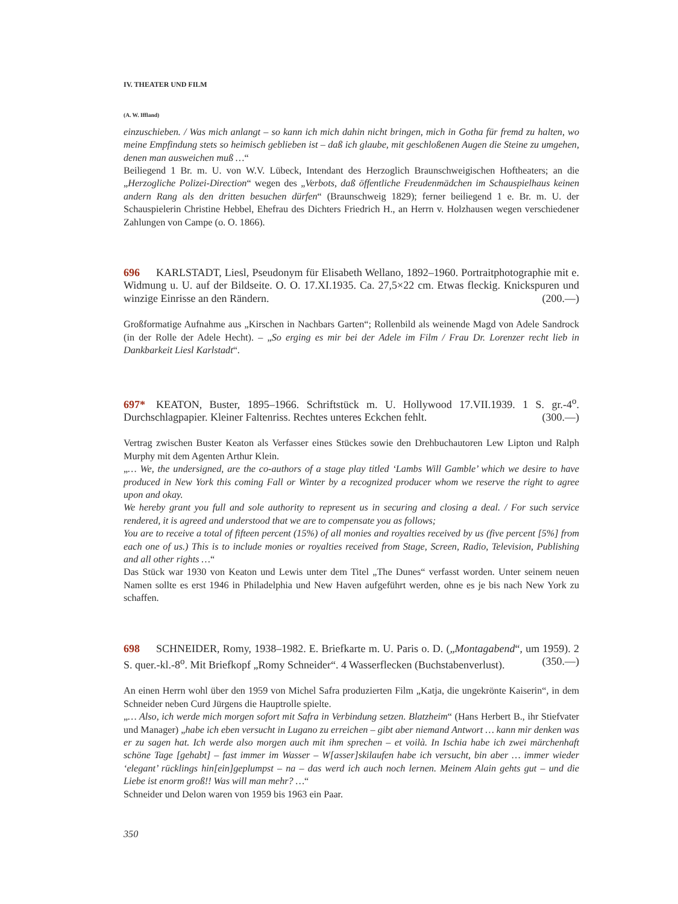IV. THEATER UND FILM
(A. W. Iffland)
einzuschieben. / Was mich anlangt – so kann ich mich dahin nicht bringen, mich in Gotha für fremd zu halten, wo meine Empfindung stets so heimisch geblieben ist – daß ich glaube, mit geschloßenen Augen die Steine zu umgehen, denen man ausweichen muß …“
Beiliegend 1 Br. m. U. von W.V. Lübeck, Intendant des Herzoglich Braunschweigischen Hoftheaters; an die „Herzogliche Polizei-Direction“ wegen des „Verbots, daß öffentliche Freudenmädchen im Schauspielhaus keinen andern Rang als den dritten besuchen dürfen“ (Braunschweig 1829); ferner beiliegend 1 e. Br. m. U. der Schauspielerin Christine Hebbel, Ehefrau des Dichters Friedrich H., an Herrn v. Holzhausen wegen verschiedener Zahlungen von Campe (o. O. 1866).
696 KARLSTADT, Liesl, Pseudonym für Elisabeth Wellano, 1892–1960. Portraitphotographie mit e. Widmung u. U. auf der Bildseite. O. O. 17.XI.1935. Ca. 27,5×22 cm. Etwas fleckig. Knickspuren und winzige Einrisse an den Rändern. (200.—)
Großformatige Aufnahme aus „Kirschen in Nachbars Garten“; Rollenbild als weinende Magd von Adele Sandrock (in der Rolle der Adele Hecht). – „So erging es mir bei der Adele im Film / Frau Dr. Lorenzer recht lieb in Dankbarkeit Liesl Karlstadt“.
697* KEATON, Buster, 1895–1966. Schriftstück m. U. Hollywood 17.VII.1939. 1 S. gr.-4<sup>o</sup>. Durchschlagpapier. Kleiner Faltenriss. Rechtes unteres Eckchen fehlt. (300.—)
Vertrag zwischen Buster Keaton als Verfasser eines Stückes sowie den Drehbuchautoren Lew Lipton und Ralph Murphy mit dem Agenten Arthur Klein.
„… We, the undersigned, are the co-authors of a stage play titled ‘Lambs Will Gamble’ which we desire to have produced in New York this coming Fall or Winter by a recognized producer whom we reserve the right to agree upon and okay.
We hereby grant you full and sole authority to represent us in securing and closing a deal. / For such service rendered, it is agreed and understood that we are to compensate you as follows;
You are to receive a total of fifteen percent (15%) of all monies and royalties received by us (five percent [5%] from each one of us.) This is to include monies or royalties received from Stage, Screen, Radio, Television, Publishing and all other rights …“
Das Stück war 1930 von Keaton und Lewis unter dem Titel „The Dunes“ verfasst worden. Unter seinem neuen Namen sollte es erst 1946 in Philadelphia und New Haven aufgeführt werden, ohne es je bis nach New York zu schaffen.
698 SCHNEIDER, Romy, 1938–1982. E. Briefkarte m. U. Paris o. D. („Montagabend“, um 1959). 2 S. quer.-kl.-8<sup>o</sup>. Mit Briefkopf „Romy Schneider“. 4 Wasserflecken (Buchstabenverlust). (350.—)
An einen Herrn wohl über den 1959 von Michel Safra produzierten Film „Katja, die ungekrönte Kaiserin“, in dem Schneider neben Curd Jürgens die Hauptrolle spielte.
„… Also, ich werde mich morgen sofort mit Safra in Verbindung setzen. Blatzheim“ (Hans Herbert B., ihr Stiefvater und Manager) „habe ich eben versucht in Lugano zu erreichen – gibt aber niemand Antwort … kann mir denken was er zu sagen hat. Ich werde also morgen auch mit ihm sprechen – et voilà. In Ischia habe ich zwei märchenhaft schöne Tage [gehabt] – fast immer im Wasser – W[asser]skilaufen habe ich versucht, bin aber … immer wieder ‘elegant’ rücklings hin[ein]geplumpst – na – das werd ich auch noch lernen. Meinem Alain gehts gut – und die Liebe ist enorm groß!! Was will man mehr? …“
Schneider und Delon waren von 1959 bis 1963 ein Paar.
350